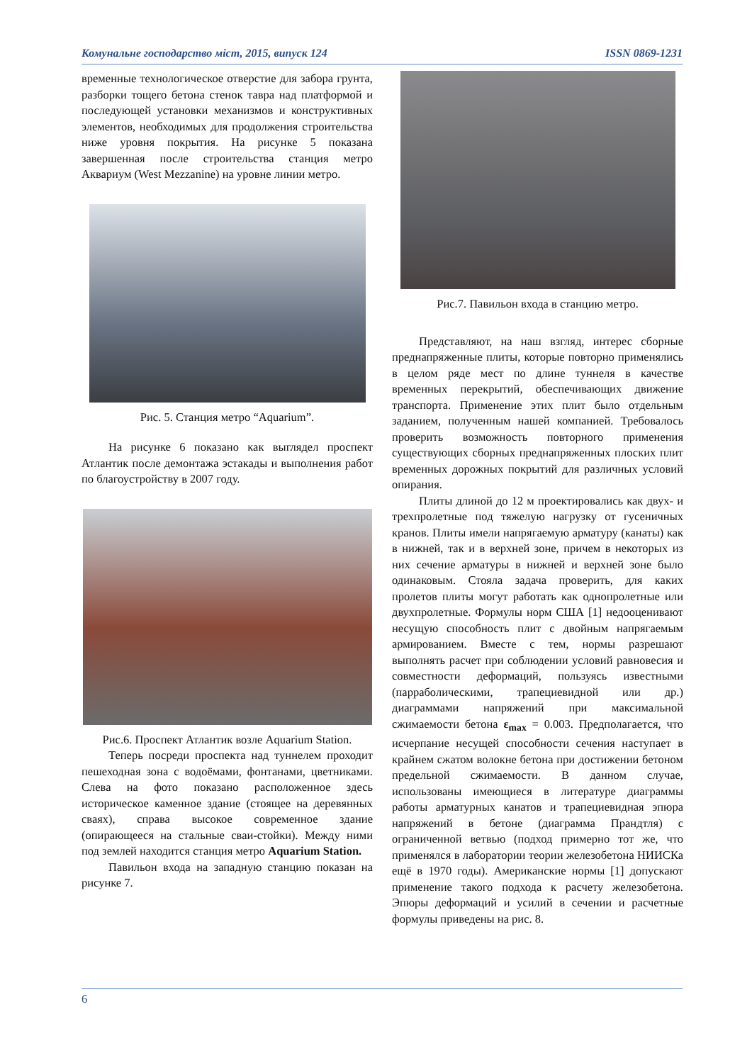Комунальне господарство міст, 2015, випуск 124 ISSN 0869-1231
временные технологическое отверстие для забора грунта, разборки тощего бетона стенок тавра над платформой и последующей установки механизмов и конструктивных элементов, необходимых для продолжения строительства ниже уровня покрытия. На рисунке 5 показана завершенная после строительства станция метро Аквариум (West Mezzanine) на уровне линии метро.
Рис. 5. Станция метро “Aquarium”.
На рисунке 6 показано как выглядел проспект Атлантик после демонтажа эстакады и выполнения работ по благоустройству в 2007 году.
Рис.6. Проспект Атлантик возле Aquarium Station.
Теперь посреди проспекта над туннелем проходит пешеходная зона с водоёмами, фонтанами, цветниками. Слева на фото показано расположенное здесь историческое каменное здание (стоящее на деревянных сваях), справа высокое современное здание (опирающееся на стальные сваи-стойки). Между ними под землей находится станция метро Aquarium Station.
Павильон входа на западную станцию показан на рисунке 7.
Рис.7. Павильон входа в станцию метро.
Представляют, на наш взгляд, интерес сборные преднапряженные плиты, которые повторно применялись в целом ряде мест по длине туннеля в качестве временных перекрытий, обеспечивающих движение транспорта. Применение этих плит было отдельным заданием, полученным нашей компанией. Требовалось проверить возможность повторного применения существующих сборных преднапряженных плоских плит временных дорожных покрытий для различных условий опирания.
Плиты длиной до 12 м проектировались как двух- и трехпролетные под тяжелую нагрузку от гусеничных кранов. Плиты имели напрягаемую арматуру (канаты) как в нижней, так и в верхней зоне, причем в некоторых из них сечение арматуры в нижней и верхней зоне было одинаковым. Стояла задача проверить, для каких пролетов плиты могут работать как однопролетные или двухпролетные. Формулы норм США [1] недооценивают несущую способность плит с двойным напрягаемым армированием. Вместе с тем, нормы разрешают выполнять расчет при соблюдении условий равновесия и совместности деформаций, пользуясь известными (парраболическими, трапециевидной или др.) диаграммами напряжений при максимальной сжимаемости бетона ε<sub>max</sub> = 0.003. Предполагается, что исчерпание несущей способности сечения наступает в крайнем сжатом волокне бетона при достижении бетоном предельной сжимаемости. В данном случае, использованы имеющиеся в литературе диаграммы работы арматурных канатов и трапециевидная эпюра напряжений в бетоне (диаграмма Прандтля) с ограниченной ветвью (подход примерно тот же, что применялся в лаборатории теории железобетона НИИСКа ещё в 1970 годы). Американские нормы [1] допускают применение такого подхода к расчету железобетона. Эпюры деформаций и усилий в сечении и расчетные формулы приведены на рис. 8.
6